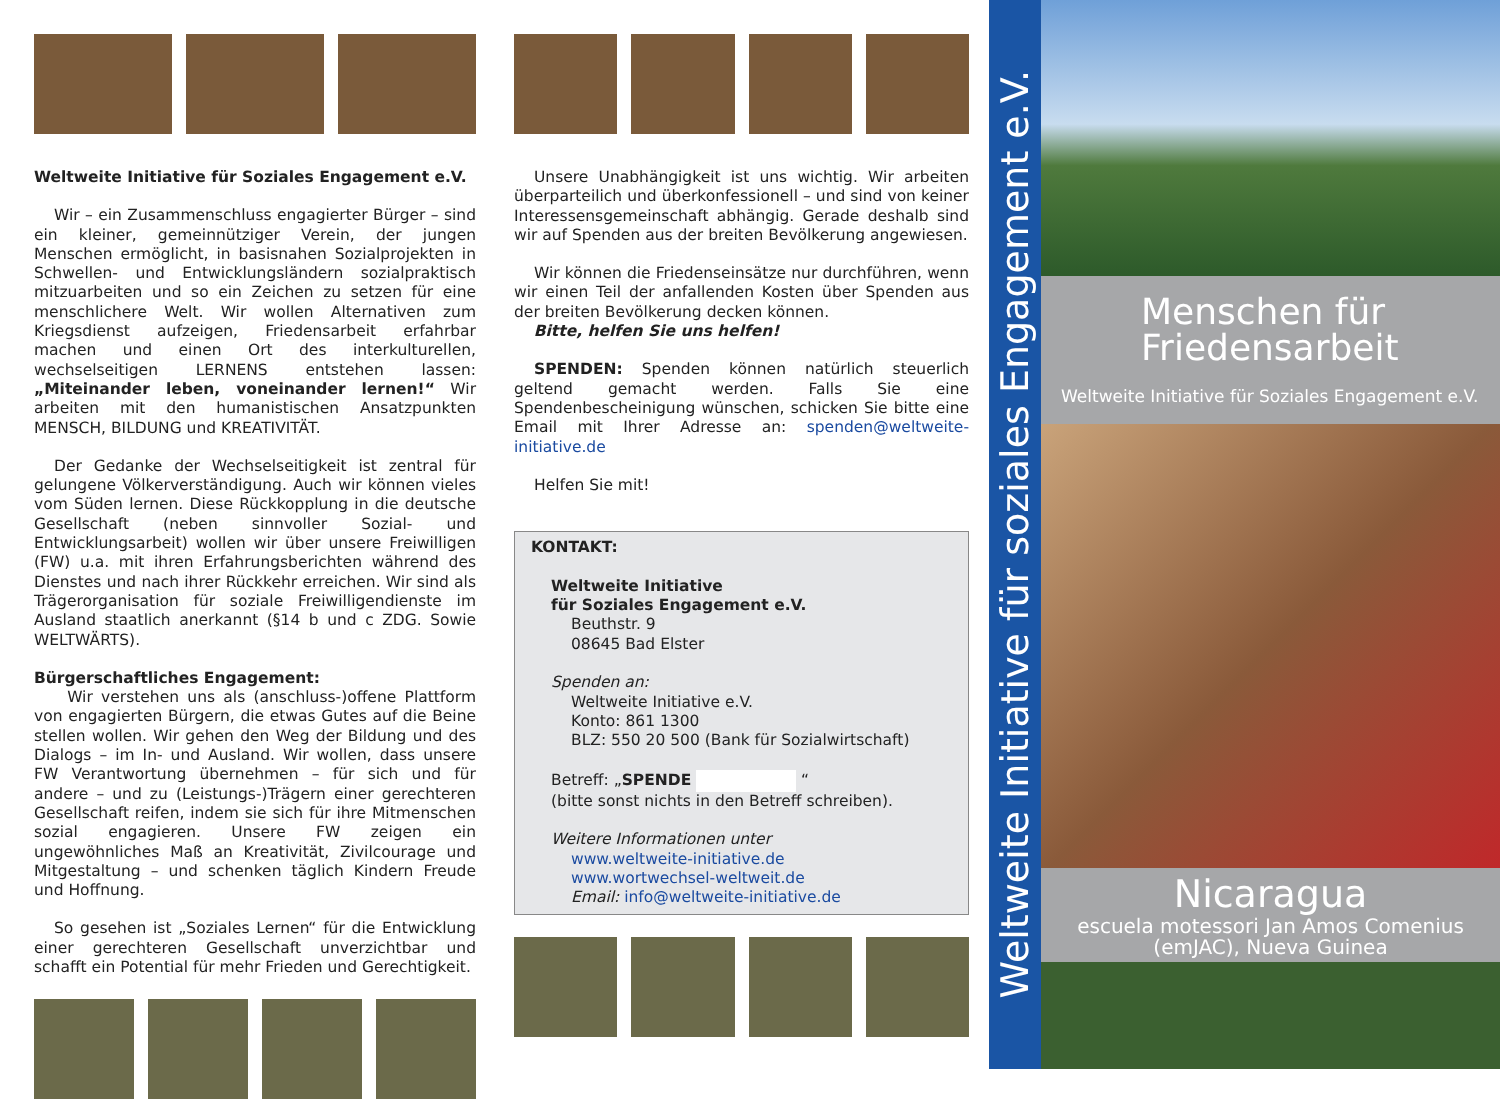Weltweite Initiative für Soziales Engagement e.V.
Wir – ein Zusammenschluss engagierter Bürger – sind ein kleiner, gemeinnütziger Verein, der jungen Menschen ermöglicht, in basisnahen Sozialprojekten in Schwellen- und Entwicklungsländern sozialpraktisch mitzuarbeiten und so ein Zeichen zu setzen für eine menschlichere Welt. Wir wollen Alternativen zum Kriegsdienst aufzeigen, Friedensarbeit erfahrbar machen und einen Ort des interkulturellen, wechselseitigen LERNENS entstehen lassen: „Miteinander leben, voneinander lernen!“ Wir arbeiten mit den humanistischen Ansatzpunkten MENSCH, BILDUNG und KREATIVITÄT.
Der Gedanke der Wechselseitigkeit ist zentral für gelungene Völkerverständigung. Auch wir können vieles vom Süden lernen. Diese Rückkopplung in die deutsche Gesellschaft (neben sinnvoller Sozial- und Entwicklungsarbeit) wollen wir über unsere Freiwilligen (FW) u.a. mit ihren Erfahrungsberichten während des Dienstes und nach ihrer Rückkehr erreichen. Wir sind als Trägerorganisation für soziale Freiwilligendienste im Ausland staatlich anerkannt (§14 b und c ZDG. Sowie WELTWÄRTS).
Bürgerschaftliches Engagement:
Wir verstehen uns als (anschluss-)offene Plattform von engagierten Bürgern, die etwas Gutes auf die Beine stellen wollen. Wir gehen den Weg der Bildung und des Dialogs – im In- und Ausland. Wir wollen, dass unsere FW Verantwortung übernehmen – für sich und für andere – und zu (Leistungs-)Trägern einer gerechteren Gesellschaft reifen, indem sie sich für ihre Mitmenschen sozial engagieren. Unsere FW zeigen ein ungewöhnliches Maß an Kreativität, Zivilcourage und Mitgestaltung – und schenken täglich Kindern Freude und Hoffnung.
So gesehen ist „Soziales Lernen“ für die Entwicklung einer gerechteren Gesellschaft unverzichtbar und schafft ein Potential für mehr Frieden und Gerechtigkeit.
Unsere Unabhängigkeit ist uns wichtig. Wir arbeiten überparteilich und überkonfessionell – und sind von keiner Interessensgemeinschaft abhängig. Gerade deshalb sind wir auf Spenden aus der breiten Bevölkerung angewiesen.
Wir können die Friedenseinsätze nur durchführen, wenn wir einen Teil der anfallenden Kosten über Spenden aus der breiten Bevölkerung decken können.
Bitte, helfen Sie uns helfen!
SPENDEN: Spenden können natürlich steuerlich geltend gemacht werden. Falls Sie eine Spendenbescheinigung wünschen, schicken Sie bitte eine Email mit Ihrer Adresse an: spenden@weltweite-initiative.de
Helfen Sie mit!
KONTAKT:
Weltweite Initiative
für Soziales Engagement e.V.
Beuthstr. 9
08645 Bad Elster
Spenden an:
Weltweite Initiative e.V.
Konto: 861 1300
BLZ: 550 20 500 (Bank für Sozialwirtschaft)
Betreff: „SPENDE “
(bitte sonst nichts in den Betreff schreiben).
Weitere Informationen unter
www.weltweite-initiative.de
www.wortwechsel-weltweit.de
Email: info@weltweite-initiative.de
Weltweite Initiative für soziales Engagement e.V.
Menschen für
Friedensarbeit
Weltweite Initiative für Soziales Engagement e.V.
Nicaragua
escuela motessori Jan Amos Comenius
(emJAC), Nueva Guinea